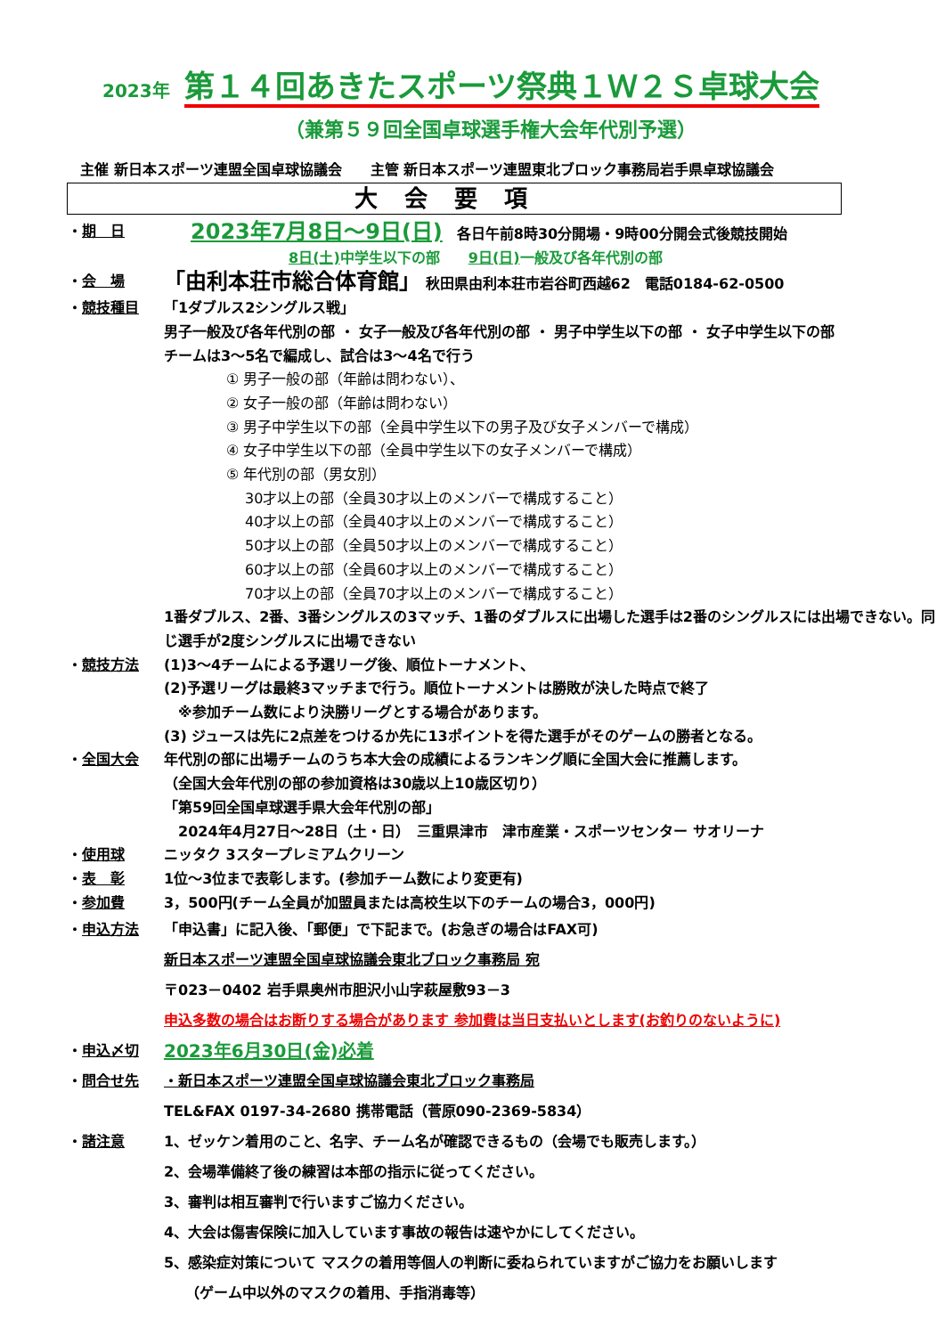2023年 第１４回あきたスポーツ祭典１Ｗ２Ｓ卓球大会
（兼第５９回全国卓球選手権大会年代別予選）
主催 新日本スポーツ連盟全国卓球協議会　　主管 新日本スポーツ連盟東北ブロック事務局岩手県卓球協議会
大会要項
・期　日
2023年7月8日～9日(日)　各日午前8時30分開場・9時00分開会式後競技開始
8日(土) 中学生以下の部　　9日(日) 一般及び各年代別の部
・会　場
「由利本荘市総合体育館」 秋田県由利本荘市岩谷町西越62　電話0184-62-0500
・競技種目 「1ダブルス2シングルス戦」
男子一般及び各年代別の部 ・ 女子一般及び各年代別の部 ・ 男子中学生以下の部 ・ 女子中学生以下の部
チームは3～5名で編成し、試合は3～4名で行う
① 男子一般の部（年齢は問わない）、
② 女子一般の部（年齢は問わない）
③ 男子中学生以下の部（全員中学生以下の男子及び女子メンバーで構成）
④ 女子中学生以下の部（全員中学生以下の女子メンバーで構成）
⑤ 年代別の部（男女別）
　 30才以上の部（全員30才以上のメンバーで構成すること）
　 40才以上の部（全員40才以上のメンバーで構成すること）
　 50才以上の部（全員50才以上のメンバーで構成すること）
　 60才以上の部（全員60才以上のメンバーで構成すること）
　 70才以上の部（全員70才以上のメンバーで構成すること）
1番ダブルス、2番、3番シングルスの3マッチ、1番のダブルスに出場した選手は2番のシングルスには出場できない。同じ選手が2度シングルスに出場できない
・競技方法 (1)3～4チームによる予選リーグ後、順位トーナメント、
(2)予選リーグは最終3マッチまで行う。順位トーナメントは勝敗が決した時点で終了
　※参加チーム数により決勝リーグとする場合があります。
(3) ジュースは先に2点差をつけるか先に13ポイントを得た選手がそのゲームの勝者となる。
・全国大会 年代別の部に出場チームのうち本大会の成績によるランキング順に全国大会に推薦します。
（全国大会年代別の部の参加資格は30歳以上10歳区切り）
「第59回全国卓球選手県大会年代別の部」
　2024年4月27日～28日（土・日）　三重県津市　津市産業・スポーツセンター サオリーナ
・使用球 ニッタク 3スタープレミアムクリーン
・表　彰 1位～3位まで表彰します。(参加チーム数により変更有)
・参加費 3，500円(チーム全員が加盟員または高校生以下のチームの場合3，000円)
・申込方法 「申込書」に記入後、「郵便」で下記まで。(お急ぎの場合はFAX可)
新日本スポーツ連盟全国卓球協議会東北ブロック事務局 宛
〒023－0402 岩手県奥州市胆沢小山字萩屋敷93－3
申込多数の場合はお断りする場合があります 参加費は当日支払いとします(お釣りのないように)
・申込〆切
2023年6月30日(金)必着
・問合せ先 ・新日本スポーツ連盟全国卓球協議会東北ブロック事務局
TEL&FAX 0197-34-2680 携帯電話（菅原090-2369-5834）
・諸注意 1、ゼッケン着用のこと、名字、チーム名が確認できるもの（会場でも販売します。）
2、会場準備終了後の練習は本部の指示に従ってください。
3、審判は相互審判で行いますご協力ください。
4、大会は傷害保険に加入しています事故の報告は速やかにしてください。
5、感染症対策について マスクの着用等個人の判断に委ねられていますがご協力をお願いします
　　（ゲーム中以外のマスクの着用、手指消毒等）